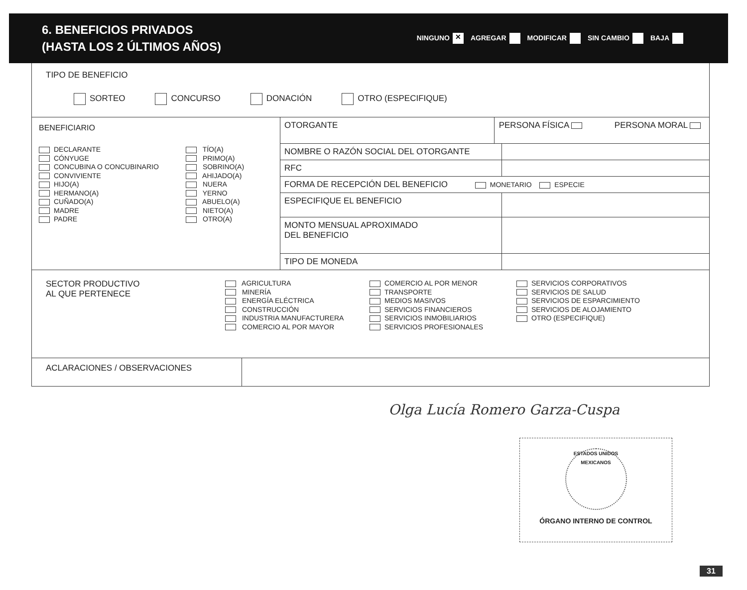6. BENEFICIOS PRIVADOS
(HASTA LOS 2 ÚLTIMOS AÑOS)
NINGUNO ✕ AGREGAR MODIFICAR SIN CAMBIO BAJA
TIPO DE BENEFICIO
SORTEO CONCURSO DONACIÓN OTRO (ESPECIFIQUE)
BENEFICIARIO
DECLARANTE
CÓNYUGE
CONCUBINA O CONCUBINARIO
CONVIVIENTE
HIJO(A)
HERMANO(A)
CUÑADO(A)
MADRE
PADRE
TÍO(A)
PRIMO(A)
SOBRINO(A)
AHIJADO(A)
NUERA
YERNO
ABUELO(A)
NIETO(A)
OTRO(A)
| OTORGANTE | PERSONA FÍSICA PERSONA MORAL | |
| NOMBRE O RAZÓN SOCIAL DEL OTORGANTE | | |
| RFC | | |
| FORMA DE RECEPCIÓN DEL BENEFICIO MONETARIO ESPECIE | | |
| ESPECIFIQUE EL BENEFICIO | | |
| MONTO MENSUAL APROXIMADO DEL BENEFICIO | | |
| TIPO DE MONEDA | | |
SECTOR PRODUCTIVO
AL QUE PERTENECE
AGRICULTURA
MINERÍA
ENERGÍA ELÉCTRICA
CONSTRUCCIÓN
INDUSTRIA MANUFACTURERA
COMERCIO AL POR MAYOR
COMERCIO AL POR MENOR
TRANSPORTE
MEDIOS MASIVOS
SERVICIOS FINANCIEROS
SERVICIOS INMOBILIARIOS
SERVICIOS PROFESIONALES
SERVICIOS CORPORATIVOS
SERVICIOS DE SALUD
SERVICIOS DE ESPARCIMIENTO
SERVICIOS DE ALOJAMIENTO
OTRO (ESPECIFIQUE)
ACLARACIONES / OBSERVACIONES
Olga Lucía Romero Garza-Cuspa
ESTADOS UNIDOS MEXICANOS
ÓRGANO INTERNO DE CONTROL
31